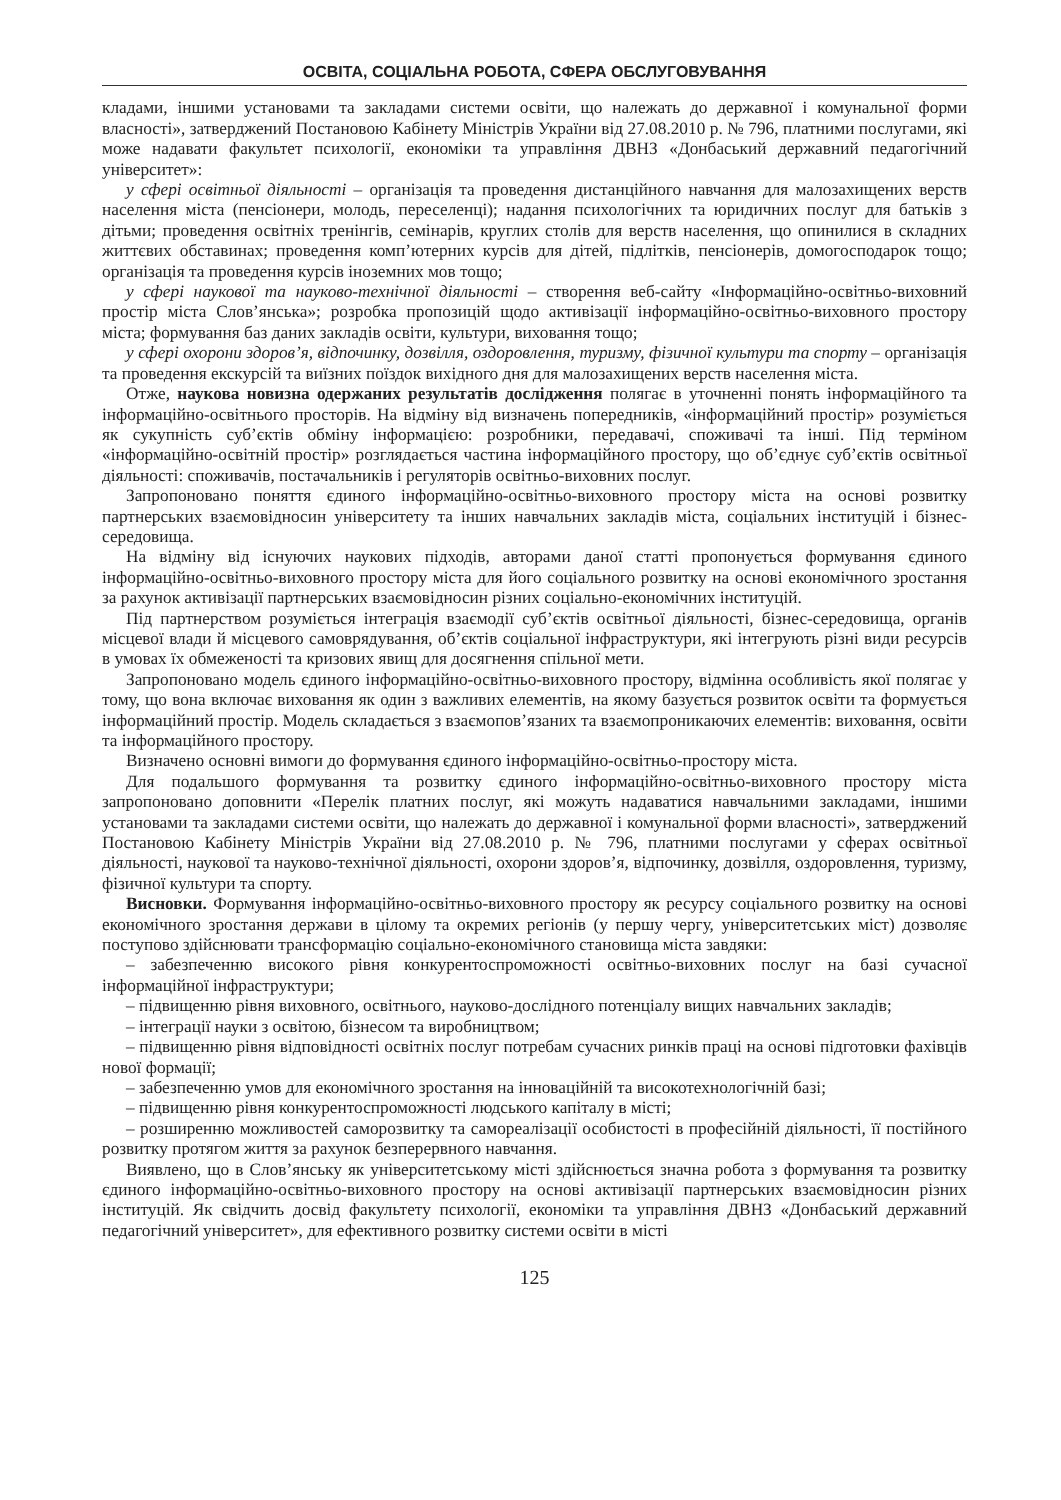ОСВІТА, СОЦІАЛЬНА РОБОТА, СФЕРА ОБСЛУГОВУВАННЯ
кладами, іншими установами та закладами системи освіти, що належать до державної і комунальної форми власності», затверджений Постановою Кабінету Міністрів України від 27.08.2010 р. № 796, платними послугами, які може надавати факультет психології, економіки та управління ДВНЗ «Донбаський державний педагогічний університет»:
у сфері освітньої діяльності – організація та проведення дистанційного навчання для малозахищених верств населення міста (пенсіонери, молодь, переселенці); надання психологічних та юридичних послуг для батьків з дітьми; проведення освітніх тренінгів, семінарів, круглих столів для верств населення, що опинилися в складних життєвих обставинах; проведення комп’ютерних курсів для дітей, підлітків, пенсіонерів, домогосподарок тощо; організація та проведення курсів іноземних мов тощо;
у сфері наукової та науково-технічної діяльності – створення веб-сайту «Інформаційно-освітньо-виховний простір міста Слов’янська»; розробка пропозицій щодо активізації інформаційно-освітньо-виховного простору міста; формування баз даних закладів освіти, культури, виховання тощо;
у сфері охорони здоров’я, відпочинку, дозвілля, оздоровлення, туризму, фізичної культури та спорту – організація та проведення екскурсій та виїзних поїздок вихідного дня для малозахищених верств населення міста.
Отже, наукова новизна одержаних результатів дослідження полягає в уточненні понять інформаційного та інформаційно-освітнього просторів. На відміну від визначень попередників, «інформаційний простір» розуміється як сукупність суб’єктів обміну інформацією: розробники, передавачі, споживачі та інші. Під терміном «інформаційно-освітній простір» розглядається частина інформаційного простору, що об’єднує суб’єктів освітньої діяльності: споживачів, постачальників і регуляторів освітньо-виховних послуг.
Запропоновано поняття єдиного інформаційно-освітньо-виховного простору міста на основі розвитку партнерських взаємовідносин університету та інших навчальних закладів міста, соціальних інституцій і бізнес-середовища.
На відміну від існуючих наукових підходів, авторами даної статті пропонується формування єдиного інформаційно-освітньо-виховного простору міста для його соціального розвитку на основі економічного зростання за рахунок активізації партнерських взаємовідносин різних соціально-економічних інституцій.
Під партнерством розуміється інтеграція взаємодії суб’єктів освітньої діяльності, бізнес-середовища, органів місцевої влади й місцевого самоврядування, об’єктів соціальної інфраструктури, які інтегрують різні види ресурсів в умовах їх обмеженості та кризових явищ для досягнення спільної мети.
Запропоновано модель єдиного інформаційно-освітньо-виховного простору, відмінна особливість якої полягає у тому, що вона включає виховання як один з важливих елементів, на якому базується розвиток освіти та формується інформаційний простір. Модель складається з взаємопов’язаних та взаємопроникаючих елементів: виховання, освіти та інформаційного простору.
Визначено основні вимоги до формування єдиного інформаційно-освітньо-простору міста.
Для подальшого формування та розвитку єдиного інформаційно-освітньо-виховного простору міста запропоновано доповнити «Перелік платних послуг, які можуть надаватися навчальними закладами, іншими установами та закладами системи освіти, що належать до державної і комунальної форми власності», затверджений Постановою Кабінету Міністрів України від 27.08.2010 р. № 796, платними послугами у сферах освітньої діяльності, наукової та науково-технічної діяльності, охорони здоров’я, відпочинку, дозвілля, оздоровлення, туризму, фізичної культури та спорту.
Висновки. Формування інформаційно-освітньо-виховного простору як ресурсу соціального розвитку на основі економічного зростання держави в цілому та окремих регіонів (у першу чергу, університетських міст) дозволяє поступово здійснювати трансформацію соціально-економічного становища міста завдяки:
– забезпеченню високого рівня конкурентоспроможності освітньо-виховних послуг на базі сучасної інформаційної інфраструктури;
– підвищенню рівня виховного, освітнього, науково-дослідного потенціалу вищих навчальних закладів;
– інтеграції науки з освітою, бізнесом та виробництвом;
– підвищенню рівня відповідності освітніх послуг потребам сучасних ринків праці на основі підготовки фахівців нової формації;
– забезпеченню умов для економічного зростання на інноваційній та високотехнологічній базі;
– підвищенню рівня конкурентоспроможності людського капіталу в місті;
– розширенню можливостей саморозвитку та самореалізації особистості в професійній діяльності, її постійного розвитку протягом життя за рахунок безперервного навчання.
Виявлено, що в Слов’янську як університетському місті здійснюється значна робота з формування та розвитку єдиного інформаційно-освітньо-виховного простору на основі активізації партнерських взаємовідносин різних інституцій. Як свідчить досвід факультету психології, економіки та управління ДВНЗ «Донбаський державний педагогічний університет», для ефективного розвитку системи освіти в місті
125